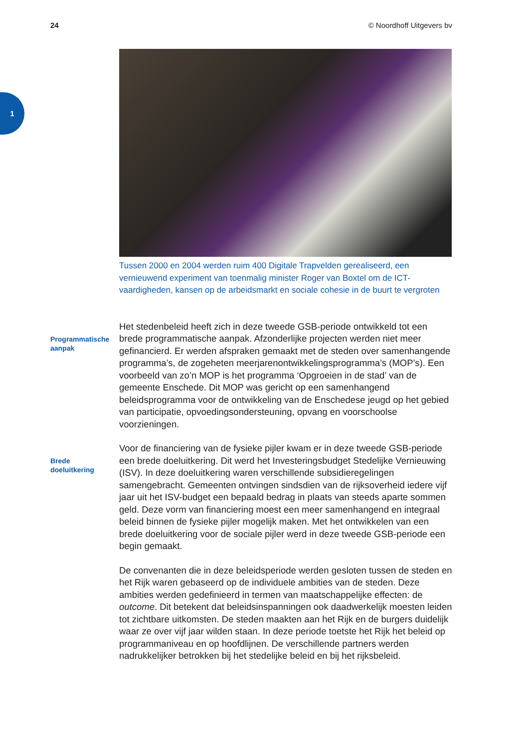24 © Noordhoff Uitgevers bv
1
Tussen 2000 en 2004 werden ruim 400 Digitale Trapvelden gerealiseerd, een vernieuwend experiment van toenmalig minister Roger van Boxtel om de ICT-vaardigheden, kansen op de arbeidsmarkt en sociale cohesie in de buurt te vergroten
Programmatische
aanpak
Het stedenbeleid heeft zich in deze tweede GSB-periode ontwikkeld tot een brede programmatische aanpak. Afzonderlijke projecten werden niet meer gefinancierd. Er werden afspraken gemaakt met de steden over samenhangende programma’s, de zogeheten meerjarenontwikkelingsprogramma’s (MOP’s). Een voorbeeld van zo’n MOP is het programma ‘Opgroeien in de stad’ van de gemeente Enschede. Dit MOP was gericht op een samenhangend beleidsprogramma voor de ontwikkeling van de Enschedese jeugd op het gebied van participatie, opvoedingsondersteuning, opvang en voorschoolse voorzieningen.
Brede
doeluitkering
Voor de financiering van de fysieke pijler kwam er in deze tweede GSB-periode een brede doeluitkering. Dit werd het Investeringsbudget Stedelijke Vernieuwing (ISV). In deze doeluitkering waren verschillende subsidieregelingen samengebracht. Gemeenten ontvingen sindsdien van de rijksoverheid iedere vijf jaar uit het ISV-budget een bepaald bedrag in plaats van steeds aparte sommen geld. Deze vorm van financiering moest een meer samenhangend en integraal beleid binnen de fysieke pijler mogelijk maken. Met het ontwikkelen van een brede doeluitkering voor de sociale pijler werd in deze tweede GSB-periode een begin gemaakt.
De convenanten die in deze beleidsperiode werden gesloten tussen de steden en het Rijk waren gebaseerd op de individuele ambities van de steden. Deze ambities werden gedefinieerd in termen van maatschappelijke effecten: de outcome. Dit betekent dat beleidsinspanningen ook daadwerkelijk moesten leiden tot zichtbare uitkomsten. De steden maakten aan het Rijk en de burgers duidelijk waar ze over vijf jaar wilden staan. In deze periode toetste het Rijk het beleid op programmaniveau en op hoofdlijnen. De verschillende partners werden nadrukkelijker betrokken bij het stedelijke beleid en bij het rijksbeleid.